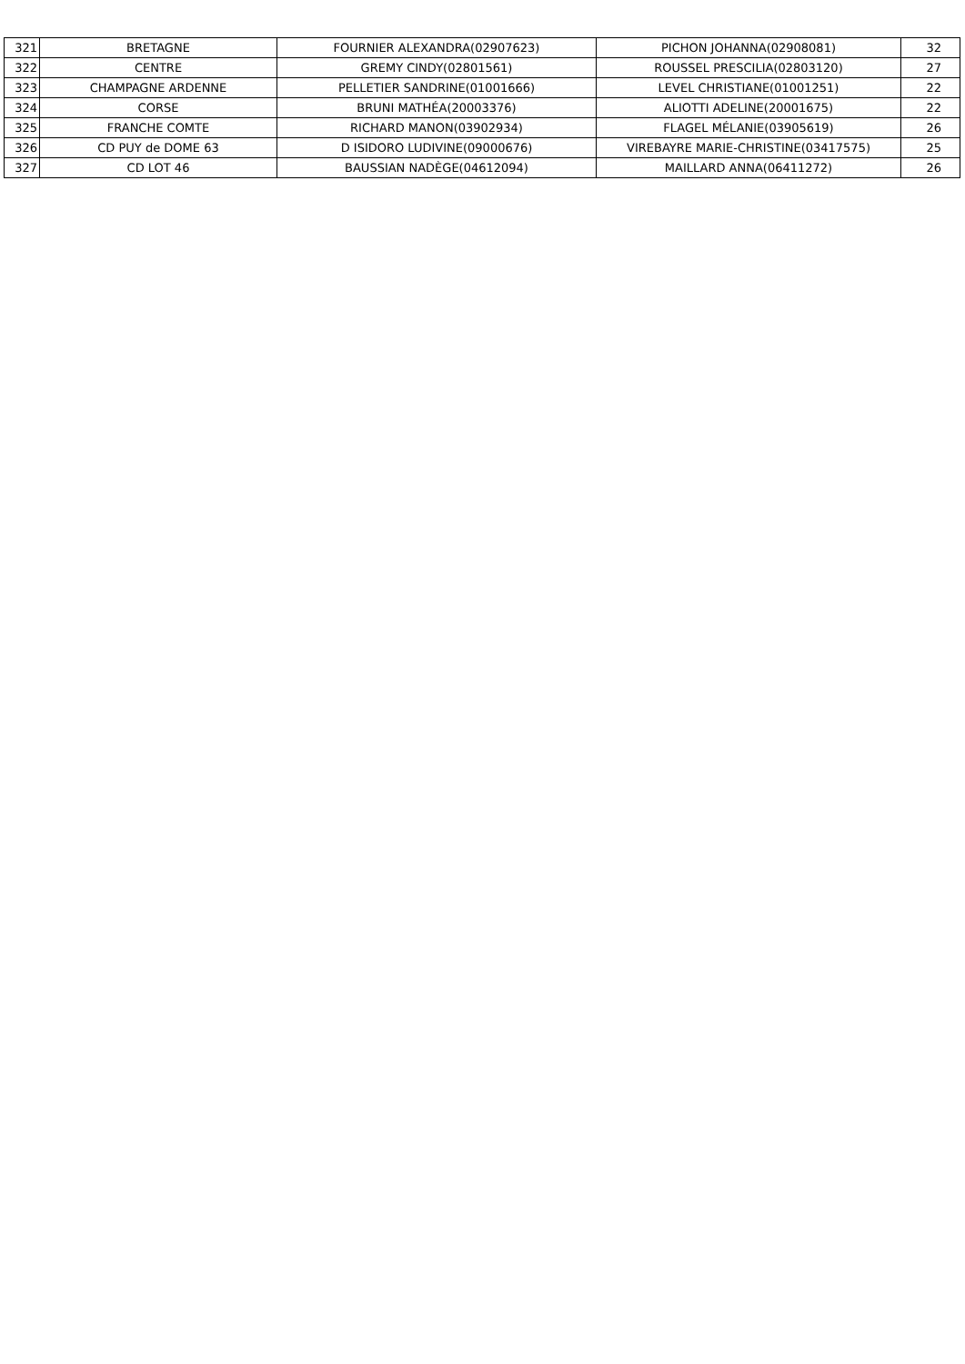| 321 | BRETAGNE | FOURNIER ALEXANDRA(02907623) | PICHON JOHANNA(02908081) | 32 |
| 322 | CENTRE | GREMY CINDY(02801561) | ROUSSEL PRESCILIA(02803120) | 27 |
| 323 | CHAMPAGNE ARDENNE | PELLETIER SANDRINE(01001666) | LEVEL CHRISTIANE(01001251) | 22 |
| 324 | CORSE | BRUNI MATHÉA(20003376) | ALIOTTI ADELINE(20001675) | 22 |
| 325 | FRANCHE COMTE | RICHARD MANON(03902934) | FLAGEL MÉLANIE(03905619) | 26 |
| 326 | CD PUY de DOME 63 | D ISIDORO LUDIVINE(09000676) | VIREBAYRE MARIE-CHRISTINE(03417575) | 25 |
| 327 | CD LOT 46 | BAUSSIAN NADÈGE(04612094) | MAILLARD ANNA(06411272) | 26 |